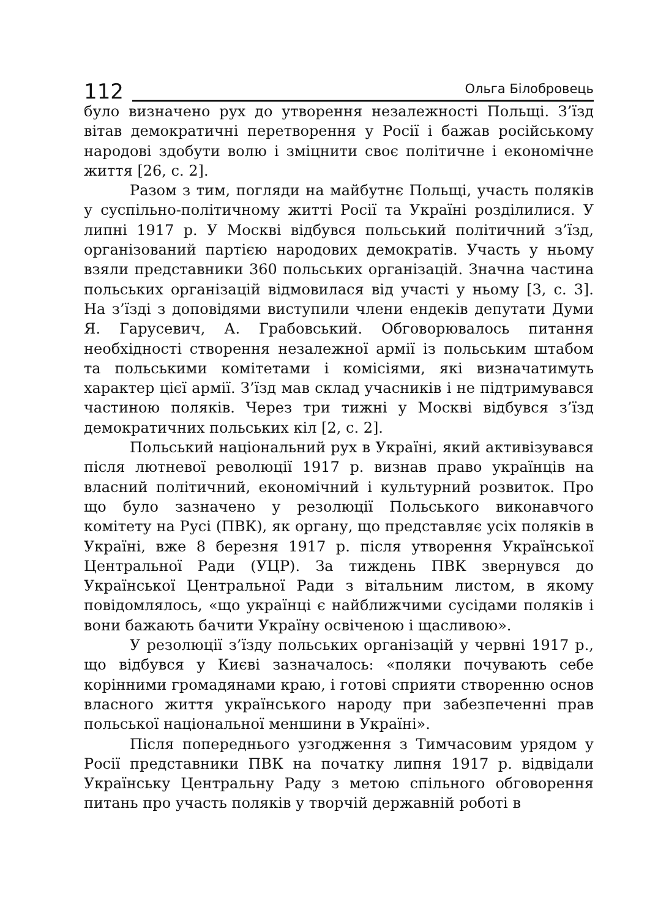112
Ольга Білобровець
було визначено рух до утворення незалежності Польщі. З’їзд вітав демократичні перетворення у Росії і бажав російському народові здобути волю і зміцнити своє політичне і економічне життя [26, с. 2].
Разом з тим, погляди на майбутнє Польщі, участь поляків у суспільно-політичному житті Росії та Україні розділилися. У липні 1917 р. У Москві відбувся польський політичний з’їзд, організований партією народових демократів. Участь у ньому взяли представники 360 польських організацій. Значна частина польських організацій відмовилася від участі у ньому [3, с. 3]. На з’їзді з доповідями виступили члени ендеків депутати Думи Я. Гарусевич, А. Грабовський. Обговорювалось питання необхідності створення незалежної армії із польським штабом та польськими комітетами і комісіями, які визначатимуть характер цієї армії. З’їзд мав склад учасників і не підтримувався частиною поляків. Через три тижні у Москві відбувся з’їзд демократичних польських кіл [2, с. 2].
Польський національний рух в Україні, який активізувався після лютневої революції 1917 р. визнав право українців на власний політичний, економічний і культурний розвиток. Про що було зазначено у резолюції Польського виконавчого комітету на Русі (ПВК), як органу, що представляє усіх поляків в Україні, вже 8 березня 1917 р. після утворення Української Центральної Ради (УЦР). За тиждень ПВК звернувся до Української Центральної Ради з вітальним листом, в якому повідомлялось, «що українці є найближчими сусідами поляків і вони бажають бачити Україну освіченою і щасливою».
У резолюції з’їзду польських організацій у червні 1917 р., що відбувся у Києві зазначалось: «поляки почувають себе корінними громадянами краю, і готові сприяти створенню основ власного життя українського народу при забезпеченні прав польської національної меншини в Україні».
Після попереднього узгодження з Тимчасовим урядом у Росії представники ПВК на початку липня 1917 р. відвідали Українську Центральну Раду з метою спільного обговорення питань про участь поляків у творчій державній роботі в